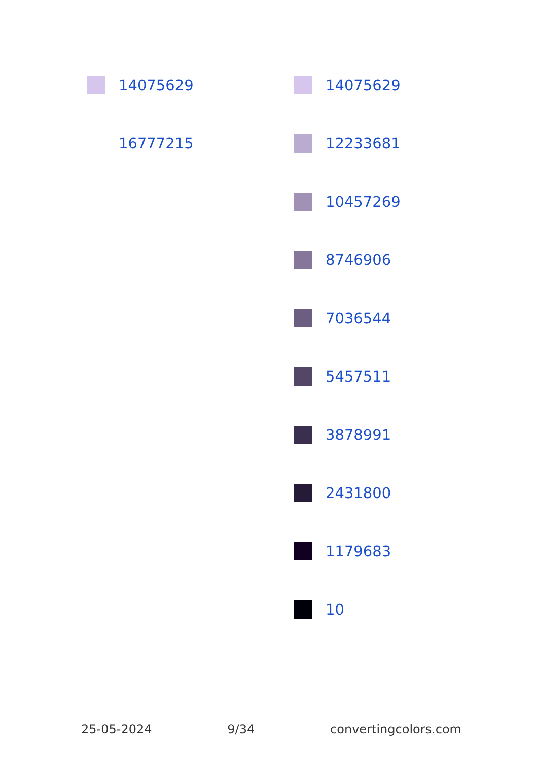14075629
16777215
14075629
12233681
10457269
8746906
7036544
5457511
3878991
2431800
1179683
10
25-05-2024 9/34 convertingcolors.com